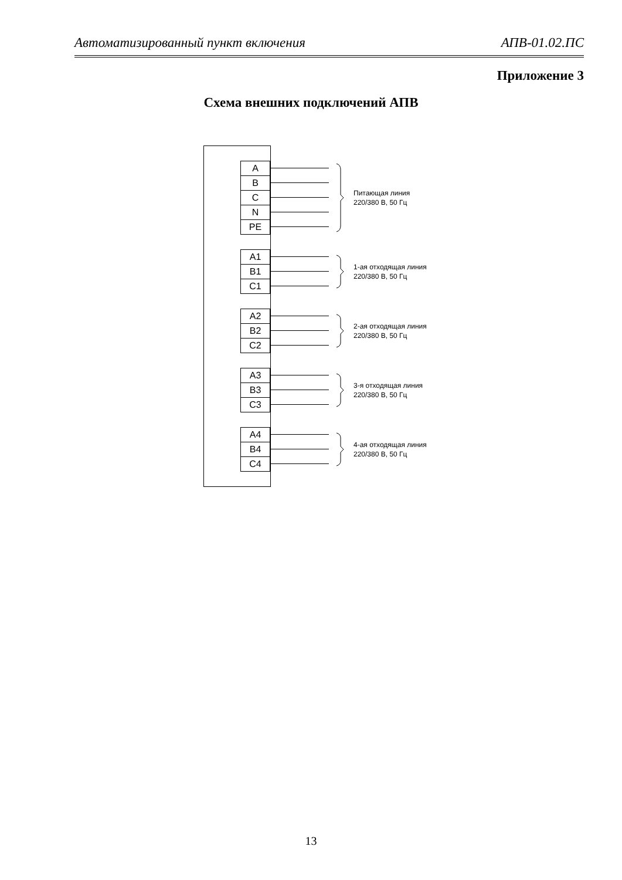Автоматизированный пункт включения АПВ-01.02.ПС
Приложение 3
Схема внешних подключений АПВ
A
B
C
N
PE
Питающая линия
220/380 В, 50 Гц
A1
B1
C1
1-ая отходящая линия
220/380 В, 50 Гц
A2
B2
C2
2-ая отходящая линия
220/380 В, 50 Гц
A3
B3
C3
3-я отходящая линия
220/380 В, 50 Гц
A4
B4
C4
4-ая отходящая линия
220/380 В, 50 Гц
13